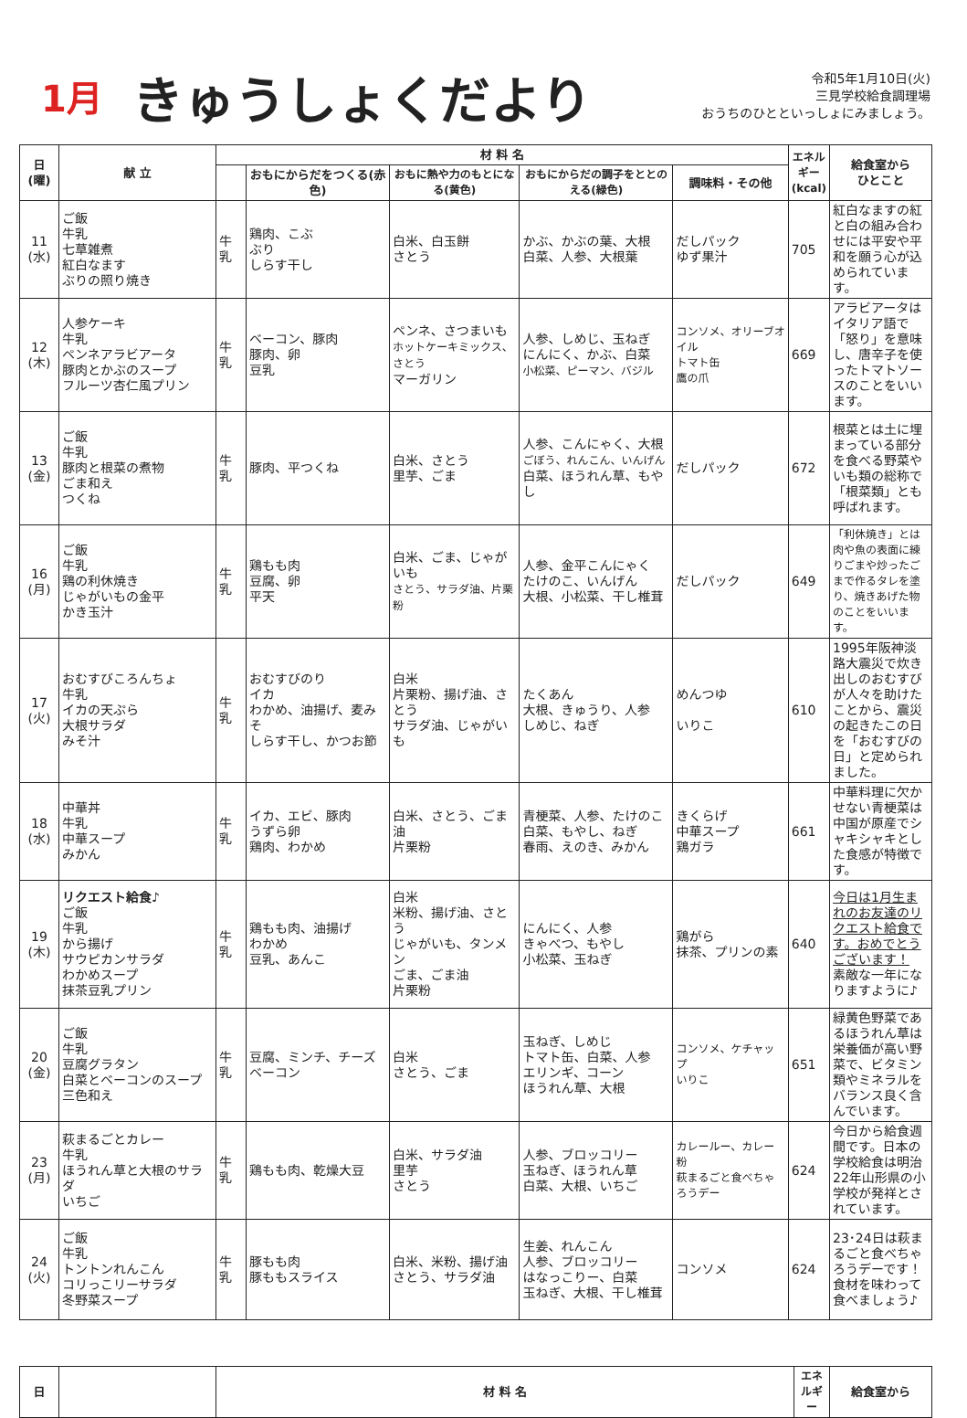1月
きゅうしょくだより
令和5年1月10日(火)
三見学校給食調理場
おうちのひとといっしょにみましょう。
| 日 (曜) | 献 立 | 材 料 名 | | | | | エネルギー (kcal) | 給食室から ひとこと |
| --- | --- | --- | --- | --- | --- | --- | --- | --- |
| | | | おもにからだをつくる(赤色) | おもに熱や力のもとになる(黄色) | おもにからだの調子をととのえる(緑色) | 調味料・その他 | | |
| 11 (水) | ご飯 牛乳 七草雑煮 紅白なます ぶりの照り焼き | 牛乳 | 鶏肉、こぶ ぶり しらす干し | 白米、白玉餅 さとう | かぶ、かぶの葉、大根 白菜、人参、大根葉 | だしパック ゆず果汁 | 705 | 紅白なますの紅と白の組み合わせには平安や平和を願う心が込められています。 |
| 12 (木) | 人参ケーキ 牛乳 ペンネアラビアータ 豚肉とかぶのスープ フルーツ杏仁風プリン | 牛乳 | ベーコン、豚肉 豚肉、卵 豆乳 | ペンネ、さつまいも ホットケーキミックス、さとう マーガリン | 人参、しめじ、玉ねぎ にんにく、かぶ、白菜 小松菜、ピーマン、バジル | コンソメ、オリーブオイル トマト缶 鷹の爪 | 669 | アラビアータはイタリア語で「怒り」を意味し、唐辛子を使ったトマトソースのことをいいます。 |
| 13 (金) | ご飯 牛乳 豚肉と根菜の煮物 ごま和え つくね | 牛乳 | 豚肉、平つくね | 白米、さとう 里芋、ごま | 人参、こんにゃく、大根 ごぼう、れんこん、いんげん 白菜、ほうれん草、もやし | だしパック | 672 | 根菜とは土に埋まっている部分を食べる野菜やいも類の総称で「根菜類」とも呼ばれます。 |
| 16 (月) | ご飯 牛乳 鶏の利休焼き じゃがいもの金平 かき玉汁 | 牛乳 | 鶏もも肉 豆腐、卵 平天 | 白米、ごま、じゃがいも さとう、サラダ油、片栗粉 | 人参、金平こんにゃく たけのこ、いんげん 大根、小松菜、干し椎茸 | だしパック | 649 | 「利休焼き」とは肉や魚の表面に練りごまや炒ったごまで作るタレを塗り、焼きあげた物のことをいいます。 |
| 17 (火) | おむすびころんちょ 牛乳 イカの天ぷら 大根サラダ みそ汁 | 牛乳 | おむすびのり イカ わかめ、油揚げ、麦みそ しらす干し、かつお節 | 白米 片栗粉、揚げ油、さとう サラダ油、じゃがいも | たくあん 大根、きゅうり、人参 しめじ、ねぎ | めんつゆ いりこ | 610 | 1995年阪神淡路大震災で炊き出しのおむすびが人々を助けたことから、震災の起きたこの日を「おむすびの日」と定められました。 |
| 18 (水) | 中華丼 牛乳 中華スープ みかん | 牛乳 | イカ、エビ、豚肉 うずら卵 鶏肉、わかめ | 白米、さとう、ごま油 片栗粉 | 青梗菜、人参、たけのこ 白菜、もやし、ねぎ 春雨、えのき、みかん | きくらげ 中華スープ 鶏ガラ | 661 | 中華料理に欠かせない青梗菜は中国が原産でシャキシャキとした食感が特徴です。 |
| 19 (木) | リクエスト給食♪ ご飯 牛乳 から揚げ サウピカンサラダ わかめスープ 抹茶豆乳プリン | 牛乳 | 鶏もも肉、油揚げ わかめ 豆乳、あんこ | 白米 米粉、揚げ油、さとう じゃがいも、タンメン ごま、ごま油 片栗粉 | にんにく、人参 きゃべつ、もやし 小松菜、玉ねぎ | 鶏がら 抹茶、プリンの素 | 640 | 今日は1月生まれのお友達のリクエスト給食です。おめでとうございます！ 素敵な一年になりますように♪ |
| 20 (金) | ご飯 牛乳 豆腐グラタン 白菜とベーコンのスープ 三色和え | 牛乳 | 豆腐、ミンチ、チーズ ベーコン | 白米 さとう、ごま | 玉ねぎ、しめじ トマト缶、白菜、人参 エリンギ、コーン ほうれん草、大根 | コンソメ、ケチャップ いりこ | 651 | 緑黄色野菜であるほうれん草は栄養価が高い野菜で、ビタミン類やミネラルをバランス良く含んでいます。 |
| 23 (月) | 萩まるごとカレー 牛乳 ほうれん草と大根のサラダ いちご | 牛乳 | 鶏もも肉、乾燥大豆 | 白米、サラダ油 里芋 さとう | 人参、ブロッコリー 玉ねぎ、ほうれん草 白菜、大根、いちご | カレールー、カレー粉 萩まるごと食べちゃろうデー | 624 | 今日から給食週間です。日本の学校給食は明治22年山形県の小学校が発祥とされています。 |
| 24 (火) | ご飯 牛乳 トントンれんこん コリっこリーサラダ 冬野菜スープ | 牛乳 | 豚もも肉 豚ももスライス | 白米、米粉、揚げ油 さとう、サラダ油 | 生姜、れんこん 人参、ブロッコリー はなっこりー、白菜 玉ねぎ、大根、干し椎茸 | コンソメ | 624 | 23･24日は萩まるごと食べちゃろうデーです！ 食材を味わって食べましょう♪ |
| 日 | | 材 料 名 | エネルギー | 給食室から |
| --- | --- | --- | --- | --- |